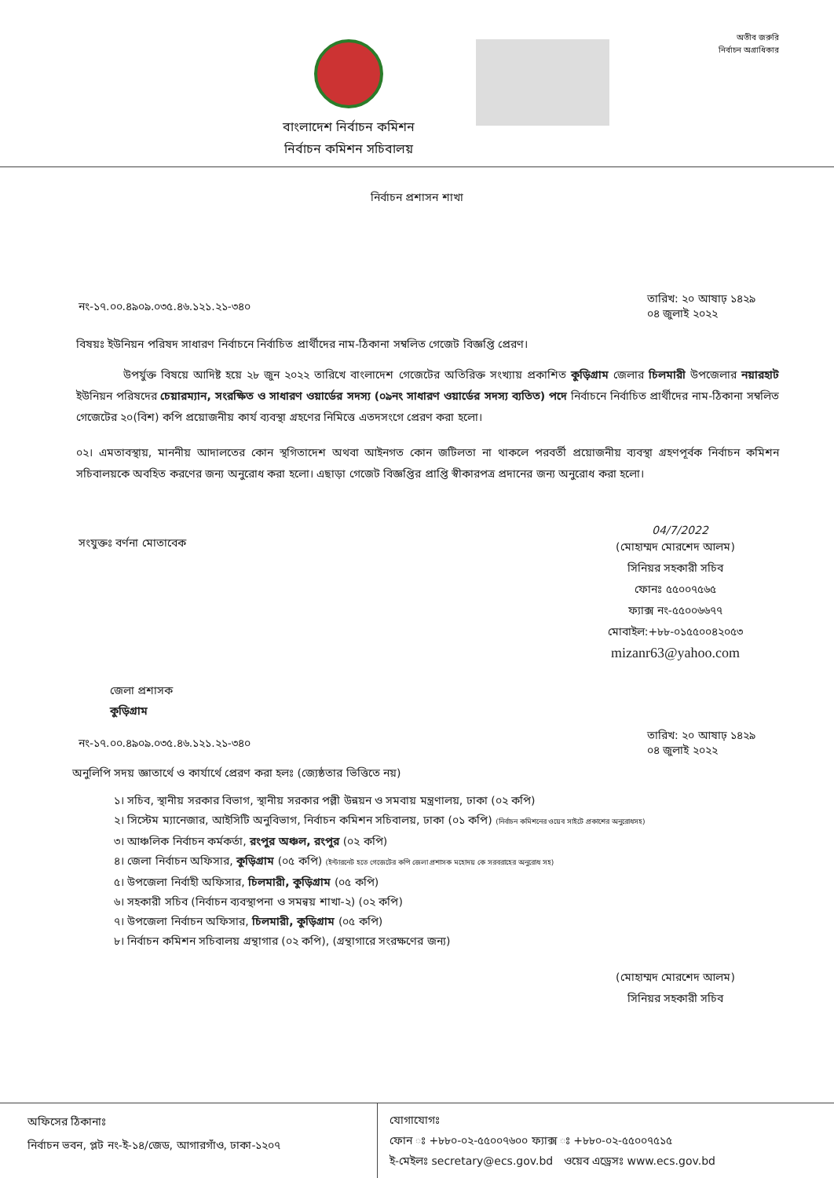বাংলাদেশ নির্বাচন কমিশন
নির্বাচন কমিশন সচিবালয়
অতীব জরুরি
নির্বাচন অগ্রাধিকার
নির্বাচন প্রশাসন শাখা
নং-১৭.০০.৪৯০৯.০৩৫.৪৬.১২১.২১-৩৪০ তারিখ: ২০ আষাঢ় ১৪২৯
০৪ জুলাই ২০২২
বিষয়ঃ ইউনিয়ন পরিষদ সাধারণ নির্বাচনে নির্বাচিত প্রার্থীদের নাম-ঠিকানা সম্বলিত গেজেট বিজ্ঞপ্তি প্রেরণ।
উপর্যুক্ত বিষয়ে আদিষ্ট হয়ে ২৮ জুন ২০২২ তারিখে বাংলাদেশ গেজেটের অতিরিক্ত সংখ্যায় প্রকাশিত কুড়িগ্রাম জেলার চিলমারী উপজেলার নয়ারহাট ইউনিয়ন পরিষদের চেয়ারম্যান, সংরক্ষিত ও সাধারণ ওয়ার্ডের সদস্য (০৯নং সাধারণ ওয়ার্ডের সদস্য ব্যতিত) পদে নির্বাচনে নির্বাচিত প্রার্থীদের নাম-ঠিকানা সম্বলিত গেজেটের ২০(বিশ) কপি প্রয়োজনীয় কার্য ব্যবস্থা গ্রহণের নিমিত্তে এতদসংগে প্রেরণ করা হলো।
০২। এমতাবস্থায়, মাননীয় আদালতের কোন স্থগিতাদেশ অথবা আইনগত কোন জটিলতা না থাকলে পরবর্তী প্রয়োজনীয় ব্যবস্থা গ্রহণপূর্বক নির্বাচন কমিশন সচিবালয়কে অবহিত করণের জন্য অনুরোধ করা হলো। এছাড়া গেজেট বিজ্ঞপ্তির প্রাপ্তি স্বীকারপত্র প্রদানের জন্য অনুরোধ করা হলো।
04/7/2022
সংযুক্তঃ বর্ণনা মোতাবেক
(মোহাম্মদ মোরশেদ আলম)
সিনিয়র সহকারী সচিব
ফোনঃ ৫৫০০৭৫৬৫
ফ্যাক্স নং-৫৫০০৬৬৭৭
মোবাইল:+৮৮-০১৫৫০০৪২০৫৩
mizanr63@yahoo.com
জেলা প্রশাসক
কুড়িগ্রাম
নং-১৭.০০.৪৯০৯.০৩৫.৪৬.১২১.২১-৩৪০ তারিখ: ২০ আষাঢ় ১৪২৯
০৪ জুলাই ২০২২
অনুলিপি সদয় জ্ঞাতার্থে ও কার্যার্থে প্রেরণ করা হলঃ (জ্যেষ্ঠতার ভিত্তিতে নয়)
১। সচিব, স্থানীয় সরকার বিভাগ, স্থানীয় সরকার পল্লী উন্নয়ন ও সমবায় মন্ত্রণালয়, ঢাকা (০২ কপি)
২। সিস্টেম ম্যানেজার, আইসিটি অনুবিভাগ, নির্বাচন কমিশন সচিবালয়, ঢাকা (০১ কপি) (নির্বাচন কমিশনের ওয়েব সাইটে প্রকাশের অনুরোধসহ)
৩। আঞ্চলিক নির্বাচন কর্মকর্তা, রংপুর অঞ্চল, রংপুর (০২ কপি)
৪। জেলা নির্বাচন অফিসার, কুড়িগ্রাম (০৫ কপি) (ইন্টারনেট হতে গেজেটের কপি জেলা প্রশাসক মহোদয় কে সরবরাহের অনুরোধ সহ)
৫। উপজেলা নির্বাহী অফিসার, চিলমারী, কুড়িগ্রাম (০৫ কপি)
৬। সহকারী সচিব (নির্বাচন ব্যবস্থাপনা ও সমন্বয় শাখা-২) (০২ কপি)
৭। উপজেলা নির্বাচন অফিসার, চিলমারী, কুড়িগ্রাম (০৫ কপি)
৮। নির্বাচন কমিশন সচিবালয় গ্রন্থাগার (০২ কপি), (গ্রন্থাগারে সংরক্ষণের জন্য)
(মোহাম্মদ মোরশেদ আলম)
সিনিয়র সহকারী সচিব
অফিসের ঠিকানাঃ
নির্বাচন ভবন, প্লট নং-ই-১৪/জেড, আগারগাঁও, ঢাকা-১২০৭
যোগাযোগঃ
ফোন ঃ +৮৮০-০২-৫৫০০৭৬০০ ফ্যাক্স ঃ +৮৮০-০২-৫৫০০৭৫১৫
ই-মেইলঃ secretary@ecs.gov.bd ওয়েব এড্রেসঃ www.ecs.gov.bd